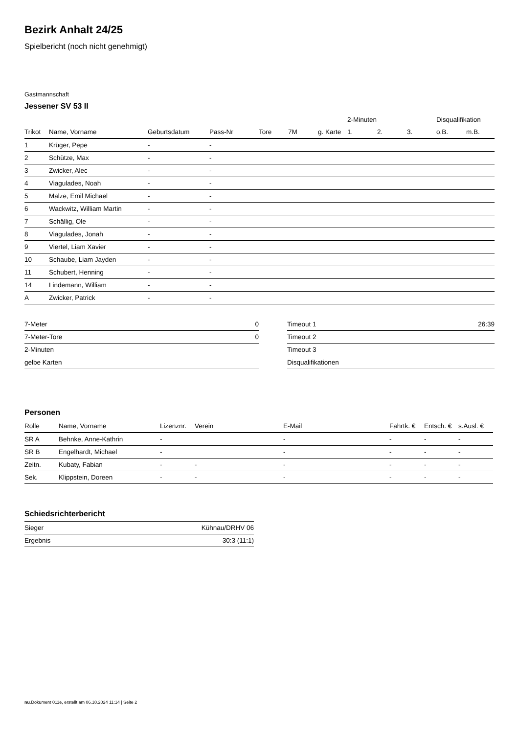Bezirk Anhalt 24/25
Spielbericht (noch nicht genehmigt)
Gastmannschaft
Jessener SV 53 II
| | | | | | | | 2-Minuten | | | Disqualifikation | |
| --- | --- | --- | --- | --- | --- | --- | --- | --- | --- | --- | --- |
| Trikot | Name, Vorname | Geburtsdatum | Pass-Nr | Tore | 7M | g. Karte | 1. | 2. | 3. | o.B. | m.B. |
| 1 | Krüger, Pepe | - | - | | | | | | | | |
| 2 | Schütze, Max | - | - | | | | | | | | |
| 3 | Zwicker, Alec | - | - | | | | | | | | |
| 4 | Viagulades, Noah | - | - | | | | | | | | |
| 5 | Malze, Emil Michael | - | - | | | | | | | | |
| 6 | Wackwitz, William Martin | - | - | | | | | | | | |
| 7 | Schällig, Ole | - | - | | | | | | | | |
| 8 | Viagulades, Jonah | - | - | | | | | | | | |
| 9 | Viertel, Liam Xavier | - | - | | | | | | | | |
| 10 | Schaube, Liam Jayden | - | - | | | | | | | | |
| 11 | Schubert, Henning | - | - | | | | | | | | |
| 14 | Lindemann, William | - | - | | | | | | | | |
| A | Zwicker, Patrick | - | - | | | | | | | | |
| 7-Meter | 0 |
| 7-Meter-Tore | 0 |
| 2-Minuten | |
| gelbe Karten | |
| Timeout 1 | 26:39 |
| Timeout 2 | |
| Timeout 3 | |
| Disqualifikationen | |
Personen
| Rolle | Name, Vorname | Lizenznr. | Verein | E-Mail | Fahrtk. € | Entsch. € | s.Ausl. € |
| --- | --- | --- | --- | --- | --- | --- | --- |
| SR A | Behnke, Anne-Kathrin | - | | - | - | - | - |
| SR B | Engelhardt, Michael | - | | - | - | - | - |
| Zeitn. | Kubaty, Fabian | - | - | - | - | - | - |
| Sek. | Klippstein, Doreen | - | - | - | - | - | - |
Schiedsrichterbericht
| Sieger | Kühnau/DRHV 06 |
| Ergebnis | 30:3 (11:1) |
nu.Dokument 011e, erstellt am 06.10.2024 11:14 | Seite 2